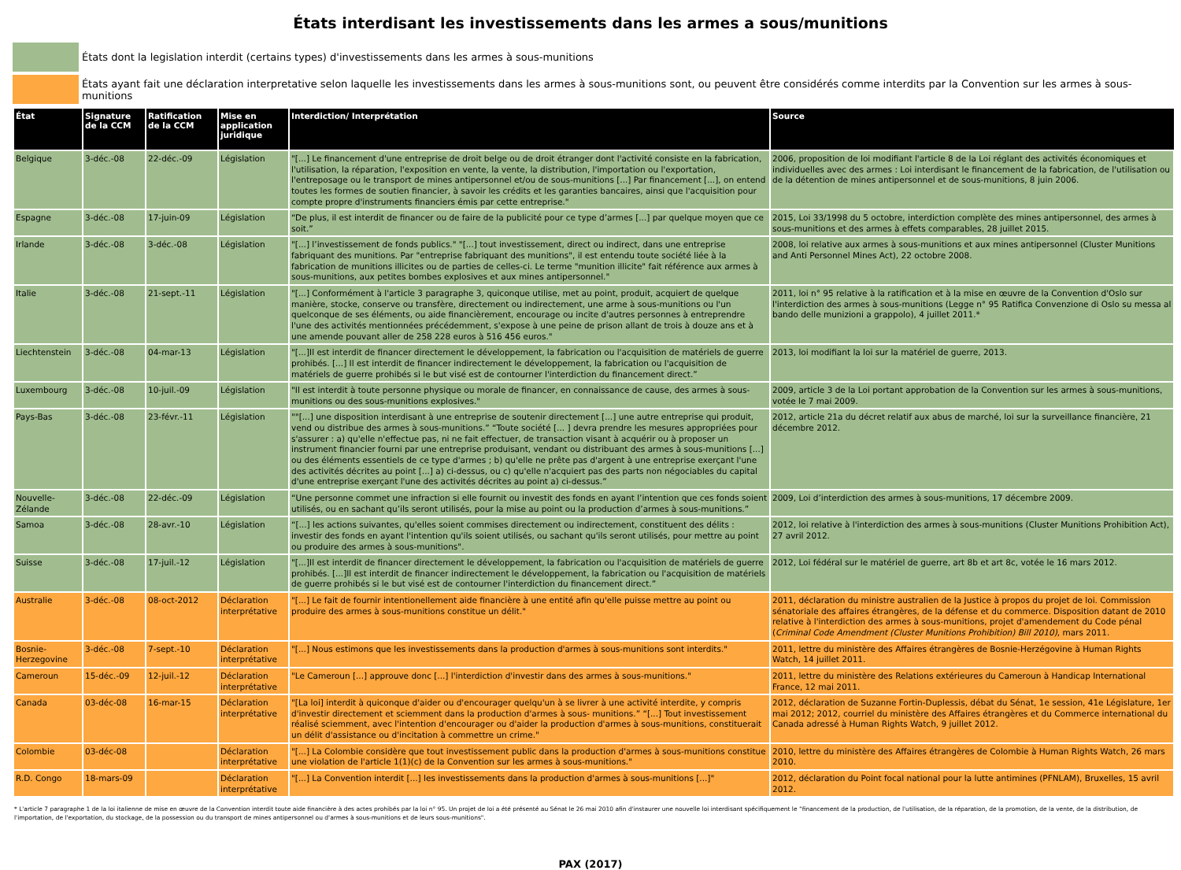États interdisant les investissements dans les armes a sous/munitions
États dont la legislation interdit (certains types) d'investissements dans les armes à sous-munitions
États ayant fait une déclaration interpretative selon laquelle les investissements dans les armes à sous-munitions sont, ou peuvent être considérés comme interdits par la Convention sur les armes à sous-munitions
| État | Signature de la CCM | Ratification de la CCM | Mise en application juridique | Interdiction/ Interprétation | Source |
| --- | --- | --- | --- | --- | --- |
| Belgique | 3-déc.-08 | 22-déc.-09 | Législation | "[...] Le financement d'une entreprise de droit belge ou de droit étranger dont l'activité consiste en la fabrication, l'utilisation, la réparation, l'exposition en vente, la vente, la distribution, l'importation ou l'exportation, l'entreposage ou le transport de mines antipersonnel et/ou de sous-munitions [...] Par financement [...], on entend toutes les formes de soutien financier, à savoir les crédits et les garanties bancaires, ainsi que l'acquisition pour compte propre d'instruments financiers émis par cette entreprise." | 2006, proposition de loi modifiant l'article 8 de la Loi réglant des activités économiques et individuelles avec des armes : Loi interdisant le financement de la fabrication, de l'utilisation ou de la détention de mines antipersonnel et de sous-munitions, 8 juin 2006. |
| Espagne | 3-déc.-08 | 17-juin-09 | Législation | “De plus, il est interdit de financer ou de faire de la publicité pour ce type d’armes [...] par quelque moyen que ce soit.” | 2015, Loi 33/1998 du 5 octobre, interdiction complète des mines antipersonnel, des armes à sous-munitions et des armes à effets comparables, 28 juillet 2015. |
| Irlande | 3-déc.-08 | 3-déc.-08 | Législation | "[...] l’investissement de fonds publics." "[...] tout investissement, direct ou indirect, dans une entreprise fabriquant des munitions. Par "entreprise fabriquant des munitions", il est entendu toute société liée à la fabrication de munitions illicites ou de parties de celles-ci. Le terme "munition illicite" fait référence aux armes à sous-munitions, aux petites bombes explosives et aux mines antipersonnel." | 2008, loi relative aux armes à sous-munitions et aux mines antipersonnel (Cluster Munitions and Anti Personnel Mines Act), 22 octobre 2008. |
| Italie | 3-déc.-08 | 21-sept.-11 | Législation | "[...] Conformément à l'article 3 paragraphe 3, quiconque utilise, met au point, produit, acquiert de quelque manière, stocke, conserve ou transfère, directement ou indirectement, une arme à sous-munitions ou l'un quelconque de ses éléments, ou aide financièrement, encourage ou incite d'autres personnes à entreprendre l'une des activités mentionnées précédemment, s'expose à une peine de prison allant de trois à douze ans et à une amende pouvant aller de 258 228 euros à 516 456 euros." | 2011, loi n° 95 relative à la ratification et à la mise en œuvre de la Convention d'Oslo sur l'interdiction des armes à sous-munitions (Legge n° 95 Ratifica Convenzione di Oslo su messa al bando delle munizioni a grappolo), 4 juillet 2011.* |
| Liechtenstein | 3-déc.-08 | 04-mar-13 | Législation | "[...]Il est interdit de financer directement le développement, la fabrication ou l'acquisition de matériels de guerre prohibés. [...] Il est interdit de financer indirectement le développement, la fabrication ou l'acquisition de matériels de guerre prohibés si le but visé est de contourner l'interdiction du financement direct.” | 2013, loi modifiant la loi sur la matériel de guerre, 2013. |
| Luxembourg | 3-déc.-08 | 10-juil.-09 | Législation | "Il est interdit à toute personne physique ou morale de financer, en connaissance de cause, des armes à sous-munitions ou des sous-munitions explosives." | 2009, article 3 de la Loi portant approbation de la Convention sur les armes à sous-munitions, votée le 7 mai 2009. |
| Pays-Bas | 3-déc.-08 | 23-févr.-11 | Législation | ""[...] une disposition interdisant à une entreprise de soutenir directement [...] une autre entreprise qui produit, vend ou distribue des armes à sous-munitions.” “Toute société [... ] devra prendre les mesures appropriées pour s'assurer : a) qu'elle n'effectue pas, ni ne fait effectuer, de transaction visant à acquérir ou à proposer un instrument financier fourni par une entreprise produisant, vendant ou distribuant des armes à sous-munitions [...] ou des éléments essentiels de ce type d'armes ; b) qu'elle ne prête pas d'argent à une entreprise exerçant l'une des activités décrites au point [...] a) ci-dessus, ou c) qu'elle n'acquiert pas des parts non négociables du capital d'une entreprise exerçant l'une des activités décrites au point a) ci-dessus.” | 2012, article 21a du décret relatif aux abus de marché, loi sur la surveillance financière, 21 décembre 2012. |
| Nouvelle-Zélande | 3-déc.-08 | 22-déc.-09 | Législation | “Une personne commet une infraction si elle fournit ou investit des fonds en ayant l’intention que ces fonds soient utilisés, ou en sachant qu’ils seront utilisés, pour la mise au point ou la production d’armes à sous-munitions.” | 2009, Loi d’interdiction des armes à sous-munitions, 17 décembre 2009. |
| Samoa | 3-déc.-08 | 28-avr.-10 | Législation | “[...] les actions suivantes, qu'elles soient commises directement ou indirectement, constituent des délits : investir des fonds en ayant l'intention qu'ils soient utilisés, ou sachant qu'ils seront utilisés, pour mettre au point ou produire des armes à sous-munitions". | 2012, loi relative à l'interdiction des armes à sous-munitions (Cluster Munitions Prohibition Act), 27 avril 2012. |
| Suisse | 3-déc.-08 | 17-juil.-12 | Législation | "[...]Il est interdit de financer directement le développement, la fabrication ou l'acquisition de matériels de guerre prohibés. [...]Il est interdit de financer indirectement le développement, la fabrication ou l'acquisition de matériels de guerre prohibés si le but visé est de contourner l'interdiction du financement direct.” | 2012, Loi fédéral sur le matériel de guerre, art 8b et art 8c, votée le 16 mars 2012. |
| Australie | 3-déc.-08 | 08-oct-2012 | Déclaration interprétative | "[...] Le fait de fournir intentionellement aide financière à une entité afin qu'elle puisse mettre au point ou produire des armes à sous-munitions constitue un délit." | 2011, déclaration du ministre australien de la Justice à propos du projet de loi. Commission sénatoriale des affaires étrangères, de la défense et du commerce. Disposition datant de 2010 relative à l'interdiction des armes à sous-munitions, projet d'amendement du Code pénal ( Criminal Code Amendment (Cluster Munitions Prohibition) Bill 2010) , mars 2011. |
| Bosnie-Herzegovine | 3-déc.-08 | 7-sept.-10 | Déclaration interprétative | "[...] Nous estimons que les investissements dans la production d'armes à sous-munitions sont interdits." | 2011, lettre du ministère des Affaires étrangères de Bosnie-Herzégovine à Human Rights Watch, 14 juillet 2011. |
| Cameroun | 15-déc.-09 | 12-juil.-12 | Déclaration interprétative | "Le Cameroun [...] approuve donc [...] l'interdiction d'investir dans des armes à sous-munitions." | 2011, lettre du ministère des Relations extérieures du Cameroun à Handicap International France, 12 mai 2011. |
| Canada | 03-déc-08 | 16-mar-15 | Déclaration interprétative | "[La loi] interdit à quiconque d'aider ou d'encourager quelqu'un à se livrer à une activité interdite, y compris d'investir directement et sciemment dans la production d'armes à sous- munitions.” “[...] Tout investissement réalisé sciemment, avec l'intention d'encourager ou d'aider la production d'armes à sous-munitions, constituerait un délit d'assistance ou d'incitation à commettre un crime." | 2012, déclaration de Suzanne Fortin-Duplessis, débat du Sénat, 1e session, 41e Législature, 1er mai 2012; 2012, courriel du ministère des Affaires étrangères et du Commerce international du Canada adressé à Human Rights Watch, 9 juillet 2012. |
| Colombie | 03-déc-08 | | Déclaration interprétative | "[...] La Colombie considère que tout investissement public dans la production d'armes à sous-munitions constitue une violation de l'article 1(1)(c) de la Convention sur les armes à sous-munitions." | 2010, lettre du ministère des Affaires étrangères de Colombie à Human Rights Watch, 26 mars 2010. |
| R.D. Congo | 18-mars-09 | | Déclaration interprétative | "[...] La Convention interdit [...] les investissements dans la production d'armes à sous-munitions [...]" | 2012, déclaration du Point focal national pour la lutte antimines (PFNLAM), Bruxelles, 15 avril 2012. |
* L'article 7 paragraphe 1 de la loi italienne de mise en œuvre de la Convention interdit toute aide financière à des actes prohibés par la loi n° 95. Un projet de loi a été présenté au Sénat le 26 mai 2010 afin d'instaurer une nouvelle loi interdisant spécifiquement le “financement de la production, de l'utilisation, de la réparation, de la promotion, de la vente, de la distribution, de l'importation, de l'exportation, du stockage, de la possession ou du transport de mines antipersonnel ou d'armes à sous-munitions et de leurs sous-munitions".
PAX (2017)